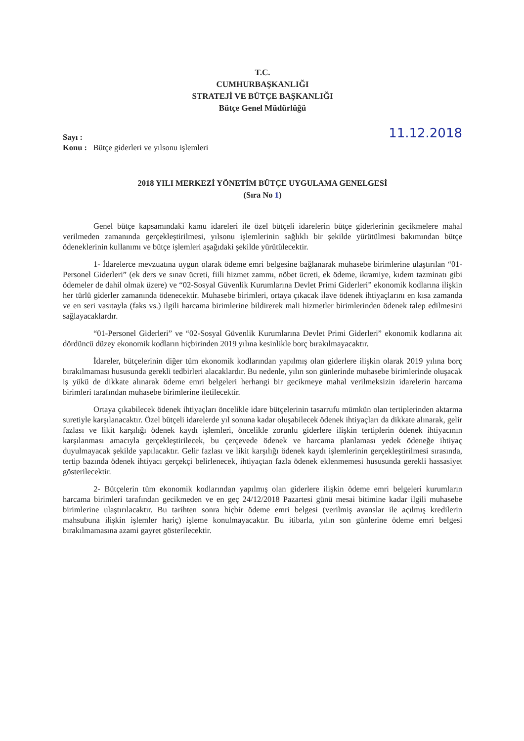T.C.
CUMHURBAŞKANLIĞI
STRATEJİ VE BÜTÇE BAŞKANLIĞI
Bütçe Genel Müdürlüğü
Sayı :
Konu : Bütçe giderleri ve yılsonu işlemleri
11.12.2018
2018 YILI MERKEZİ YÖNETİM BÜTÇE UYGULAMA GENELGESİ
(Sıra No 1)
Genel bütçe kapsamındaki kamu idareleri ile özel bütçeli idarelerin bütçe giderlerinin gecikmelere mahal verilmeden zamanında gerçekleştirilmesi, yılsonu işlemlerinin sağlıklı bir şekilde yürütülmesi bakımından bütçe ödeneklerinin kullanımı ve bütçe işlemleri aşağıdaki şekilde yürütülecektir.
1- İdarelerce mevzuatına uygun olarak ödeme emri belgesine bağlanarak muhasebe birimlerine ulaştırılan “01-Personel Giderleri” (ek ders ve sınav ücreti, fiili hizmet zammı, nöbet ücreti, ek ödeme, ikramiye, kıdem tazminatı gibi ödemeler de dahil olmak üzere) ve “02-Sosyal Güvenlik Kurumlarına Devlet Primi Giderleri” ekonomik kodlarına ilişkin her türlü giderler zamanında ödenecektir. Muhasebe birimleri, ortaya çıkacak ilave ödenek ihtiyaçlarını en kısa zamanda ve en seri vasıtayla (faks vs.) ilgili harcama birimlerine bildirerek mali hizmetler birimlerinden ödenek talep edilmesini sağlayacaklardır.
“01-Personel Giderleri” ve “02-Sosyal Güvenlik Kurumlarına Devlet Primi Giderleri” ekonomik kodlarına ait dördüncü düzey ekonomik kodların hiçbirinden 2019 yılına kesinlikle borç bırakılmayacaktır.
İdareler, bütçelerinin diğer tüm ekonomik kodlarından yapılmış olan giderlere ilişkin olarak 2019 yılına borç bırakılmaması hususunda gerekli tedbirleri alacaklardır. Bu nedenle, yılın son günlerinde muhasebe birimlerinde oluşacak iş yükü de dikkate alınarak ödeme emri belgeleri herhangi bir gecikmeye mahal verilmeksizin idarelerin harcama birimleri tarafından muhasebe birimlerine iletilecektir.
Ortaya çıkabilecek ödenek ihtiyaçları öncelikle idare bütçelerinin tasarrufu mümkün olan tertiplerinden aktarma suretiyle karşılanacaktır. Özel bütçeli idarelerde yıl sonuna kadar oluşabilecek ödenek ihtiyaçları da dikkate alınarak, gelir fazlası ve likit karşılığı ödenek kaydı işlemleri, öncelikle zorunlu giderlere ilişkin tertiplerin ödenek ihtiyacının karşılanması amacıyla gerçekleştirilecek, bu çerçevede ödenek ve harcama planlaması yedek ödeneğe ihtiyaç duyulmayacak şekilde yapılacaktır. Gelir fazlası ve likit karşılığı ödenek kaydı işlemlerinin gerçekleştirilmesi sırasında, tertip bazında ödenek ihtiyacı gerçekçi belirlenecek, ihtiyaçtan fazla ödenek eklenmemesi hususunda gerekli hassasiyet gösterilecektir.
2- Bütçelerin tüm ekonomik kodlarından yapılmış olan giderlere ilişkin ödeme emri belgeleri kurumların harcama birimleri tarafından gecikmeden ve en geç 24/12/2018 Pazartesi günü mesai bitimine kadar ilgili muhasebe birimlerine ulaştırılacaktır. Bu tarihten sonra hiçbir ödeme emri belgesi (verilmiş avanslar ile açılmış kredilerin mahsubuna ilişkin işlemler hariç) işleme konulmayacaktır. Bu itibarla, yılın son günlerine ödeme emri belgesi bırakılmamasına azami gayret gösterilecektir.